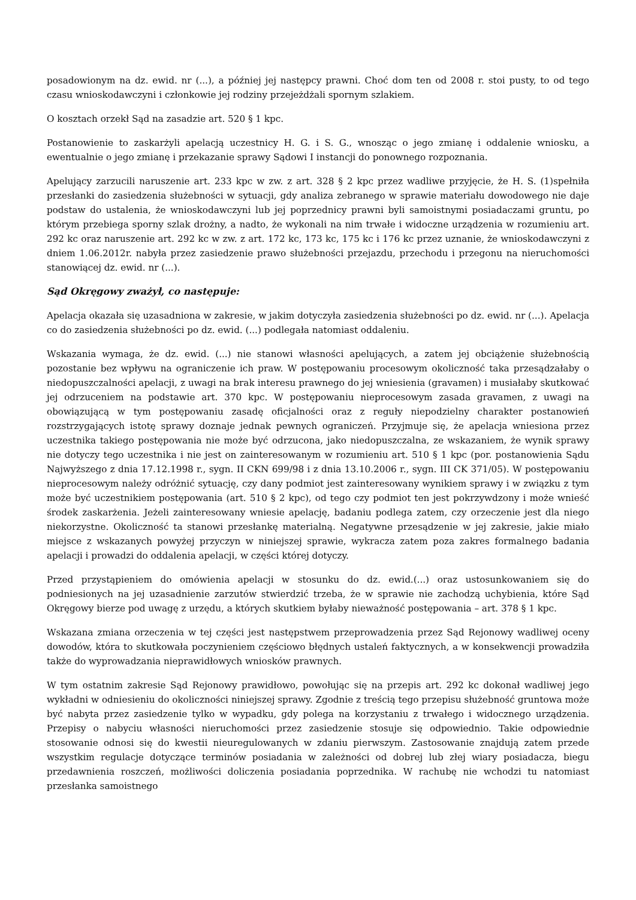posadowionym na dz. ewid. nr (...), a później jej następcy prawni. Choć dom ten od 2008 r. stoi pusty, to od tego czasu wnioskodawczyni i członkowie jej rodziny przejeżdżali spornym szlakiem.
O kosztach orzekł Sąd na zasadzie art. 520 § 1 kpc.
Postanowienie to zaskarżyli apelacją uczestnicy H. G. i S. G., wnosząc o jego zmianę i oddalenie wniosku, a ewentualnie o jego zmianę i przekazanie sprawy Sądowi I instancji do ponownego rozpoznania.
Apelujący zarzucili naruszenie art. 233 kpc w zw. z art. 328 § 2 kpc przez wadliwe przyjęcie, że H. S. (1)spełniła przesłanki do zasiedzenia służebności w sytuacji, gdy analiza zebranego w sprawie materiału dowodowego nie daje podstaw do ustalenia, że wnioskodawczyni lub jej poprzednicy prawni byli samoistnymi posiadaczami gruntu, po którym przebiega sporny szlak drożny, a nadto, że wykonali na nim trwałe i widoczne urządzenia w rozumieniu art. 292 kc oraz naruszenie art. 292 kc w zw. z art. 172 kc, 173 kc, 175 kc i 176 kc przez uznanie, że wnioskodawczyni z dniem 1.06.2012r. nabyła przez zasiedzenie prawo służebności przejazdu, przechodu i przegonu na nieruchomości stanowiącej dz. ewid. nr (...).
Sąd Okręgowy zważył, co następuje:
Apelacja okazała się uzasadniona w zakresie, w jakim dotyczyła zasiedzenia służebności po dz. ewid. nr (...). Apelacja co do zasiedzenia służebności po dz. ewid. (...) podlegała natomiast oddaleniu.
Wskazania wymaga, że dz. ewid. (...) nie stanowi własności apelujących, a zatem jej obciążenie służebnością pozostanie bez wpływu na ograniczenie ich praw. W postępowaniu procesowym okoliczność taka przesądzałaby o niedopuszczalności apelacji, z uwagi na brak interesu prawnego do jej wniesienia (gravamen) i musiałaby skutkować jej odrzuceniem na podstawie art. 370 kpc. W postępowaniu nieprocesowym zasada gravamen, z uwagi na obowiązującą w tym postępowaniu zasadę oficjalności oraz z reguły niepodzielny charakter postanowień rozstrzygających istotę sprawy doznaje jednak pewnych ograniczeń. Przyjmuje się, że apelacja wniesiona przez uczestnika takiego postępowania nie może być odrzucona, jako niedopuszczalna, ze wskazaniem, że wynik sprawy nie dotyczy tego uczestnika i nie jest on zainteresowanym w rozumieniu art. 510 § 1 kpc (por. postanowienia Sądu Najwyższego z dnia 17.12.1998 r., sygn. II CKN 699/98 i z dnia 13.10.2006 r., sygn. III CK 371/05). W postępowaniu nieprocesowym należy odróżnić sytuację, czy dany podmiot jest zainteresowany wynikiem sprawy i w związku z tym może być uczestnikiem postępowania (art. 510 § 2 kpc), od tego czy podmiot ten jest pokrzywdzony i może wnieść środek zaskarżenia. Jeżeli zainteresowany wniesie apelację, badaniu podlega zatem, czy orzeczenie jest dla niego niekorzystne. Okoliczność ta stanowi przesłankę materialną. Negatywne przesądzenie w jej zakresie, jakie miało miejsce z wskazanych powyżej przyczyn w niniejszej sprawie, wykracza zatem poza zakres formalnego badania apelacji i prowadzi do oddalenia apelacji, w części której dotyczy.
Przed przystąpieniem do omówienia apelacji w stosunku do dz. ewid.(...) oraz ustosunkowaniem się do podniesionych na jej uzasadnienie zarzutów stwierdzić trzeba, że w sprawie nie zachodzą uchybienia, które Sąd Okręgowy bierze pod uwagę z urzędu, a których skutkiem byłaby nieważność postępowania – art. 378 § 1 kpc.
Wskazana zmiana orzeczenia w tej części jest następstwem przeprowadzenia przez Sąd Rejonowy wadliwej oceny dowodów, która to skutkowała poczynieniem częściowo błędnych ustaleń faktycznych, a w konsekwencji prowadziła także do wyprowadzania nieprawidłowych wniosków prawnych.
W tym ostatnim zakresie Sąd Rejonowy prawidłowo, powołując się na przepis art. 292 kc dokonał wadliwej jego wykładni w odniesieniu do okoliczności niniejszej sprawy. Zgodnie z treścią tego przepisu służebność gruntowa może być nabyta przez zasiedzenie tylko w wypadku, gdy polega na korzystaniu z trwałego i widocznego urządzenia. Przepisy o nabyciu własności nieruchomości przez zasiedzenie stosuje się odpowiednio. Takie odpowiednie stosowanie odnosi się do kwestii nieuregulowanych w zdaniu pierwszym. Zastosowanie znajdują zatem przede wszystkim regulacje dotyczące terminów posiadania w zależności od dobrej lub złej wiary posiadacza, biegu przedawnienia roszczeń, możliwości doliczenia posiadania poprzednika. W rachubę nie wchodzi tu natomiast przesłanka samoistnego